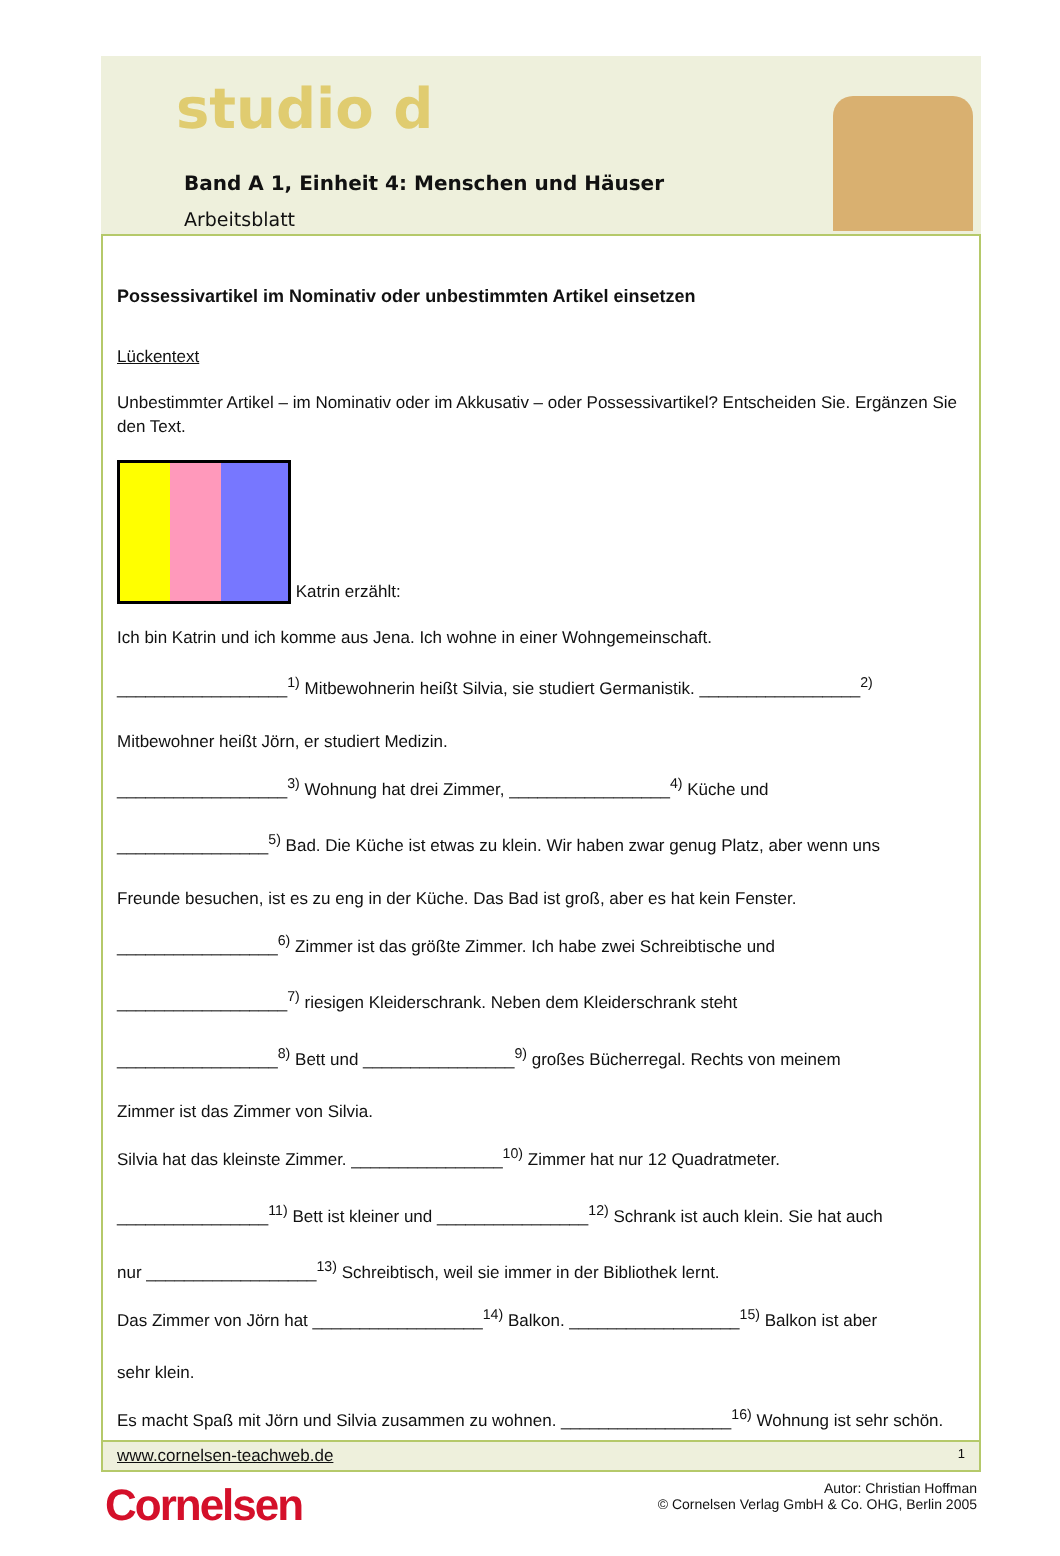studio d
Band A 1, Einheit 4: Menschen und Häuser
Arbeitsblatt
Possessivartikel im Nominativ oder unbestimmten Artikel einsetzen
Lückentext
Unbestimmter Artikel – im Nominativ oder im Akkusativ – oder Possessivartikel? Entscheiden Sie. Ergänzen Sie den Text.
Katrin erzählt:
Ich bin Katrin und ich komme aus Jena. Ich wohne in einer Wohngemeinschaft.
__________________<sup>1)</sup> Mitbewohnerin heißt Silvia, sie studiert Germanistik. _________________<sup>2)</sup>
Mitbewohner heißt Jörn, er studiert Medizin.
__________________<sup>3)</sup> Wohnung hat drei Zimmer, _________________<sup>4)</sup> Küche und
________________<sup>5)</sup> Bad. Die Küche ist etwas zu klein. Wir haben zwar genug Platz, aber wenn uns
Freunde besuchen, ist es zu eng in der Küche. Das Bad ist groß, aber es hat kein Fenster.
_________________<sup>6)</sup> Zimmer ist das größte Zimmer. Ich habe zwei Schreibtische und
__________________<sup>7)</sup> riesigen Kleiderschrank. Neben dem Kleiderschrank steht
_________________<sup>8)</sup> Bett und ________________<sup>9)</sup> großes Bücherregal. Rechts von meinem
Zimmer ist das Zimmer von Silvia.
Silvia hat das kleinste Zimmer. ________________<sup>10)</sup> Zimmer hat nur 12 Quadratmeter.
________________<sup>11)</sup> Bett ist kleiner und ________________<sup>12)</sup> Schrank ist auch klein. Sie hat auch
nur __________________<sup>13)</sup> Schreibtisch, weil sie immer in der Bibliothek lernt.
Das Zimmer von Jörn hat __________________<sup>14)</sup> Balkon. __________________<sup>15)</sup> Balkon ist aber
sehr klein.
Es macht Spaß mit Jörn und Silvia zusammen zu wohnen. __________________<sup>16)</sup> Wohnung ist sehr schön.
www.cornelsen-teachweb.de 1
Cornelsen
Autor: Christian Hoffman
© Cornelsen Verlag GmbH & Co. OHG, Berlin 2005